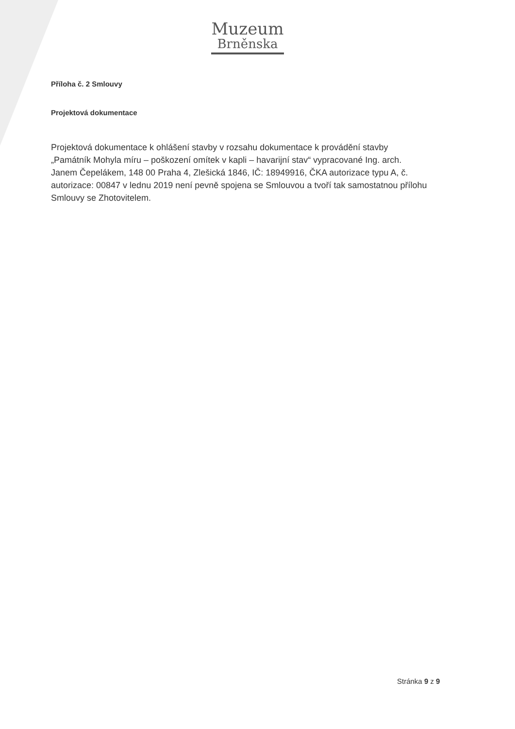Muzeum
Brněnska
Příloha č. 2 Smlouvy
Projektová dokumentace
Projektová dokumentace k ohlášení stavby v rozsahu dokumentace k provádění stavby „Památník Mohyla míru – poškození omítek v kapli – havarijní stav“ vypracované Ing. arch. Janem Čepelákem, 148 00 Praha 4, Zlešická 1846, IČ: 18949916, ČKA autorizace typu A, č. autorizace: 00847 v lednu 2019 není pevně spojena se Smlouvou a tvoří tak samostatnou přílohu Smlouvy se Zhotovitelem.
Stránka 9 z 9